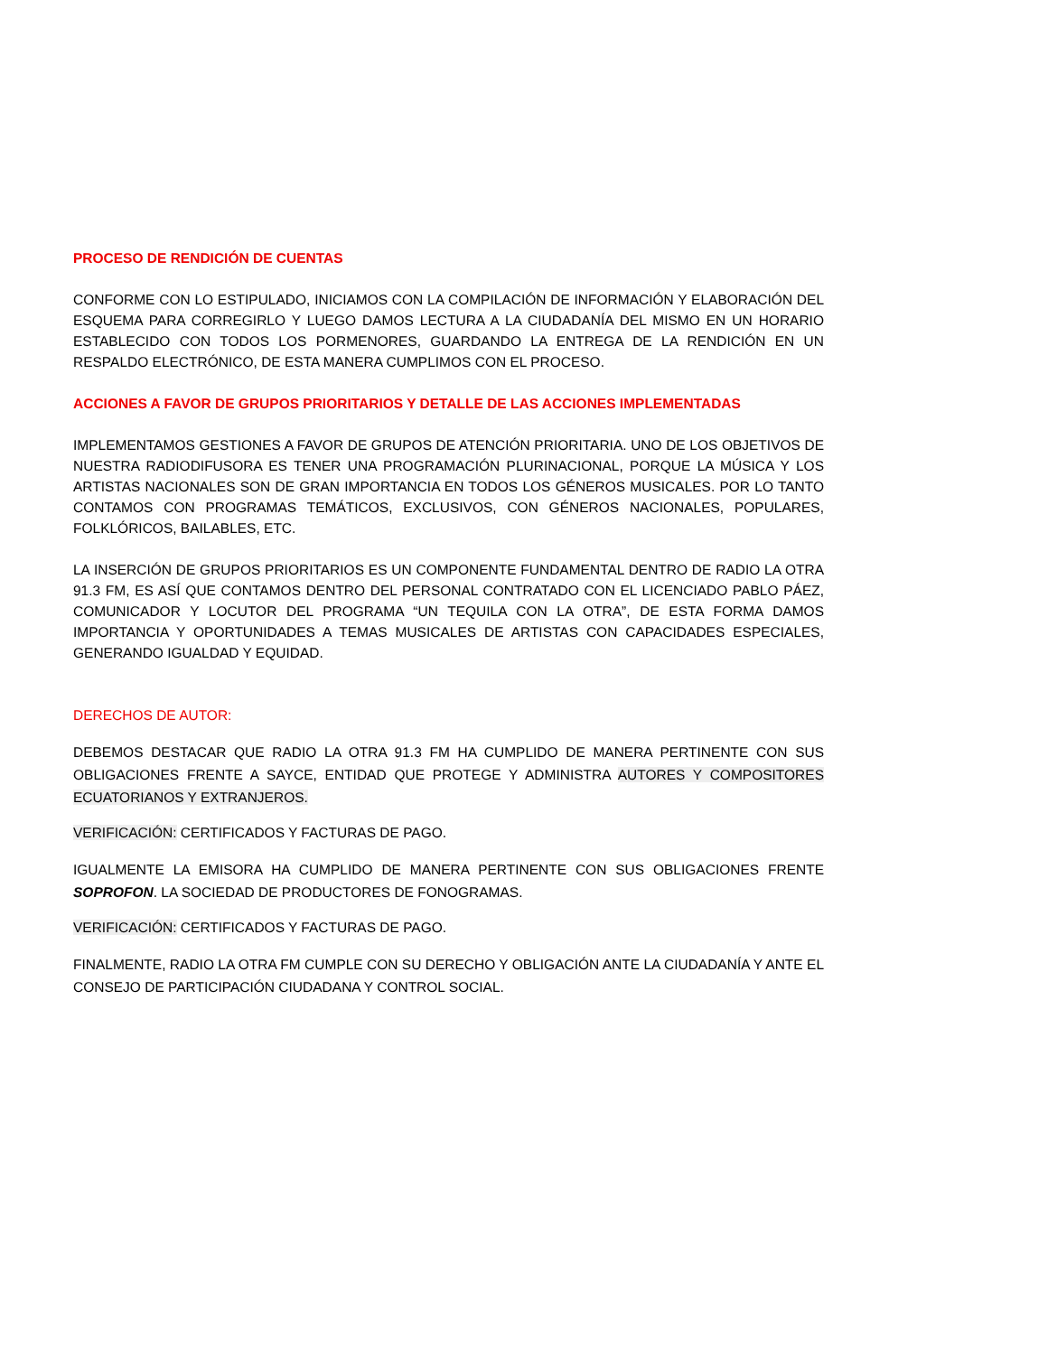PROCESO DE RENDICIÓN DE CUENTAS
CONFORME CON LO ESTIPULADO, INICIAMOS CON LA COMPILACIÓN DE INFORMACIÓN Y ELABORACIÓN DEL ESQUEMA PARA CORREGIRLO Y LUEGO DAMOS LECTURA A LA CIUDADANÍA DEL MISMO EN UN HORARIO ESTABLECIDO CON TODOS LOS PORMENORES, GUARDANDO LA ENTREGA DE LA RENDICIÓN EN UN RESPALDO ELECTRÓNICO, DE ESTA MANERA CUMPLIMOS CON EL PROCESO.
ACCIONES A FAVOR DE GRUPOS PRIORITARIOS Y DETALLE DE LAS ACCIONES IMPLEMENTADAS
IMPLEMENTAMOS GESTIONES A FAVOR DE GRUPOS DE ATENCIÓN PRIORITARIA. UNO DE LOS OBJETIVOS DE NUESTRA RADIODIFUSORA ES TENER UNA PROGRAMACIÓN PLURINACIONAL, PORQUE LA MÚSICA Y LOS ARTISTAS NACIONALES SON DE GRAN IMPORTANCIA EN TODOS LOS GÉNEROS MUSICALES. POR LO TANTO CONTAMOS CON PROGRAMAS TEMÁTICOS, EXCLUSIVOS, CON GÉNEROS NACIONALES, POPULARES, FOLKLÓRICOS, BAILABLES, ETC.
LA INSERCIÓN DE GRUPOS PRIORITARIOS ES UN COMPONENTE FUNDAMENTAL DENTRO DE RADIO LA OTRA 91.3 FM, ES ASÍ QUE CONTAMOS DENTRO DEL PERSONAL CONTRATADO CON EL LICENCIADO PABLO PÁEZ, COMUNICADOR Y LOCUTOR DEL PROGRAMA “UN TEQUILA CON LA OTRA”, DE ESTA FORMA DAMOS IMPORTANCIA Y OPORTUNIDADES A TEMAS MUSICALES DE ARTISTAS CON CAPACIDADES ESPECIALES, GENERANDO IGUALDAD Y EQUIDAD.
DERECHOS DE AUTOR:
DEBEMOS DESTACAR QUE RADIO LA OTRA 91.3 FM HA CUMPLIDO DE MANERA PERTINENTE CON SUS OBLIGACIONES FRENTE A SAYCE, ENTIDAD QUE PROTEGE Y ADMINISTRA AUTORES Y COMPOSITORES ECUATORIANOS Y EXTRANJEROS.
VERIFICACIÓN: CERTIFICADOS Y FACTURAS DE PAGO.
IGUALMENTE LA EMISORA HA CUMPLIDO DE MANERA PERTINENTE CON SUS OBLIGACIONES FRENTE SOPROFON. LA SOCIEDAD DE PRODUCTORES DE FONOGRAMAS.
VERIFICACIÓN: CERTIFICADOS Y FACTURAS DE PAGO.
FINALMENTE, RADIO LA OTRA FM CUMPLE CON SU DERECHO Y OBLIGACIÓN ANTE LA CIUDADANÍA Y ANTE EL CONSEJO DE PARTICIPACIÓN CIUDADANA Y CONTROL SOCIAL.